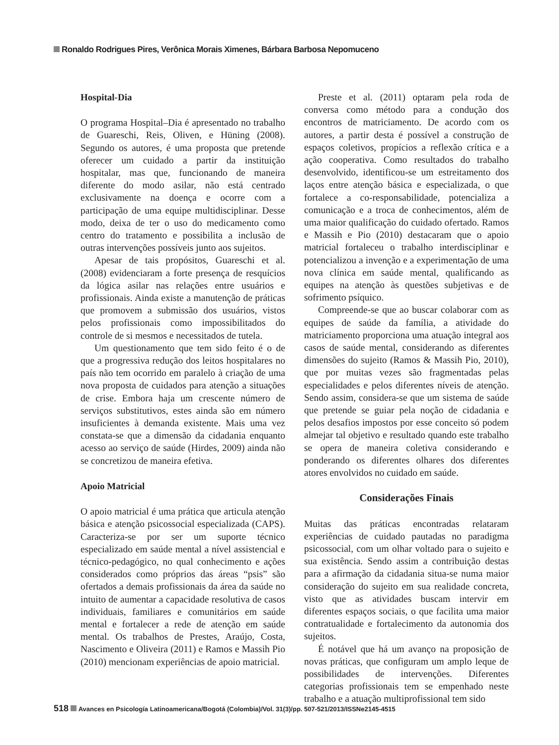Ronaldo Rodrigues Pires, Verônica Morais Ximenes, Bárbara Barbosa Nepomuceno
Hospital-Dia
O programa Hospital–Dia é apresentado no trabalho de Guareschi, Reis, Oliven, e Hüning (2008). Segundo os autores, é uma proposta que pretende oferecer um cuidado a partir da instituição hospitalar, mas que, funcionando de maneira diferente do modo asilar, não está centrado exclusivamente na doença e ocorre com a participação de uma equipe multidisciplinar. Desse modo, deixa de ter o uso do medicamento como centro do tratamento e possibilita a inclusão de outras intervenções possíveis junto aos sujeitos.
Apesar de tais propósitos, Guareschi et al. (2008) evidenciaram a forte presença de resquícios da lógica asilar nas relações entre usuários e profissionais. Ainda existe a manutenção de práticas que promovem a submissão dos usuários, vistos pelos profissionais como impossibilitados do controle de si mesmos e necessitados de tutela.
Um questionamento que tem sido feito é o de que a progressiva redução dos leitos hospitalares no país não tem ocorrido em paralelo à criação de uma nova proposta de cuidados para atenção a situações de crise. Embora haja um crescente número de serviços substitutivos, estes ainda são em número insuficientes à demanda existente. Mais uma vez constata-se que a dimensão da cidadania enquanto acesso ao serviço de saúde (Hirdes, 2009) ainda não se concretizou de maneira efetiva.
Apoio Matricial
O apoio matricial é uma prática que articula atenção básica e atenção psicossocial especializada (CAPS). Caracteriza-se por ser um suporte técnico especializado em saúde mental a nível assistencial e técnico-pedagógico, no qual conhecimento e ações considerados como próprios das áreas “psis” são ofertados a demais profissionais da área da saúde no intuito de aumentar a capacidade resolutiva de casos individuais, familiares e comunitários em saúde mental e fortalecer a rede de atenção em saúde mental. Os trabalhos de Prestes, Araújo, Costa, Nascimento e Oliveira (2011) e Ramos e Massih Pio (2010) mencionam experiências de apoio matricial.
Preste et al. (2011) optaram pela roda de conversa como método para a condução dos encontros de matriciamento. De acordo com os autores, a partir desta é possível a construção de espaços coletivos, propícios a reflexão crítica e a ação cooperativa. Como resultados do trabalho desenvolvido, identificou-se um estreitamento dos laços entre atenção básica e especializada, o que fortalece a co-responsabilidade, potencializa a comunicação e a troca de conhecimentos, além de uma maior qualificação do cuidado ofertado. Ramos e Massih e Pio (2010) destacaram que o apoio matricial fortaleceu o trabalho interdisciplinar e potencializou a invenção e a experimentação de uma nova clínica em saúde mental, qualificando as equipes na atenção às questões subjetivas e de sofrimento psíquico.
Compreende-se que ao buscar colaborar com as equipes de saúde da família, a atividade do matriciamento proporciona uma atuação integral aos casos de saúde mental, considerando as diferentes dimensões do sujeito (Ramos & Massih Pio, 2010), que por muitas vezes são fragmentadas pelas especialidades e pelos diferentes níveis de atenção. Sendo assim, considera-se que um sistema de saúde que pretende se guiar pela noção de cidadania e pelos desafios impostos por esse conceito só podem almejar tal objetivo e resultado quando este trabalho se opera de maneira coletiva considerando e ponderando os diferentes olhares dos diferentes atores envolvidos no cuidado em saúde.
Considerações Finais
Muitas das práticas encontradas relataram experiências de cuidado pautadas no paradigma psicossocial, com um olhar voltado para o sujeito e sua existência. Sendo assim a contribuição destas para a afirmação da cidadania situa-se numa maior consideração do sujeito em sua realidade concreta, visto que as atividades buscam intervir em diferentes espaços sociais, o que facilita uma maior contratualidade e fortalecimento da autonomia dos sujeitos.
É notável que há um avanço na proposição de novas práticas, que configuram um amplo leque de possibilidades de intervenções. Diferentes categorias profissionais tem se empenhado neste trabalho e a atuação multiprofissional tem sido
518 Avances en Psicología Latinoamericana/Bogotá (Colombia)/Vol. 31(3)/pp. 507-521/2013/ISSNe2145-4515